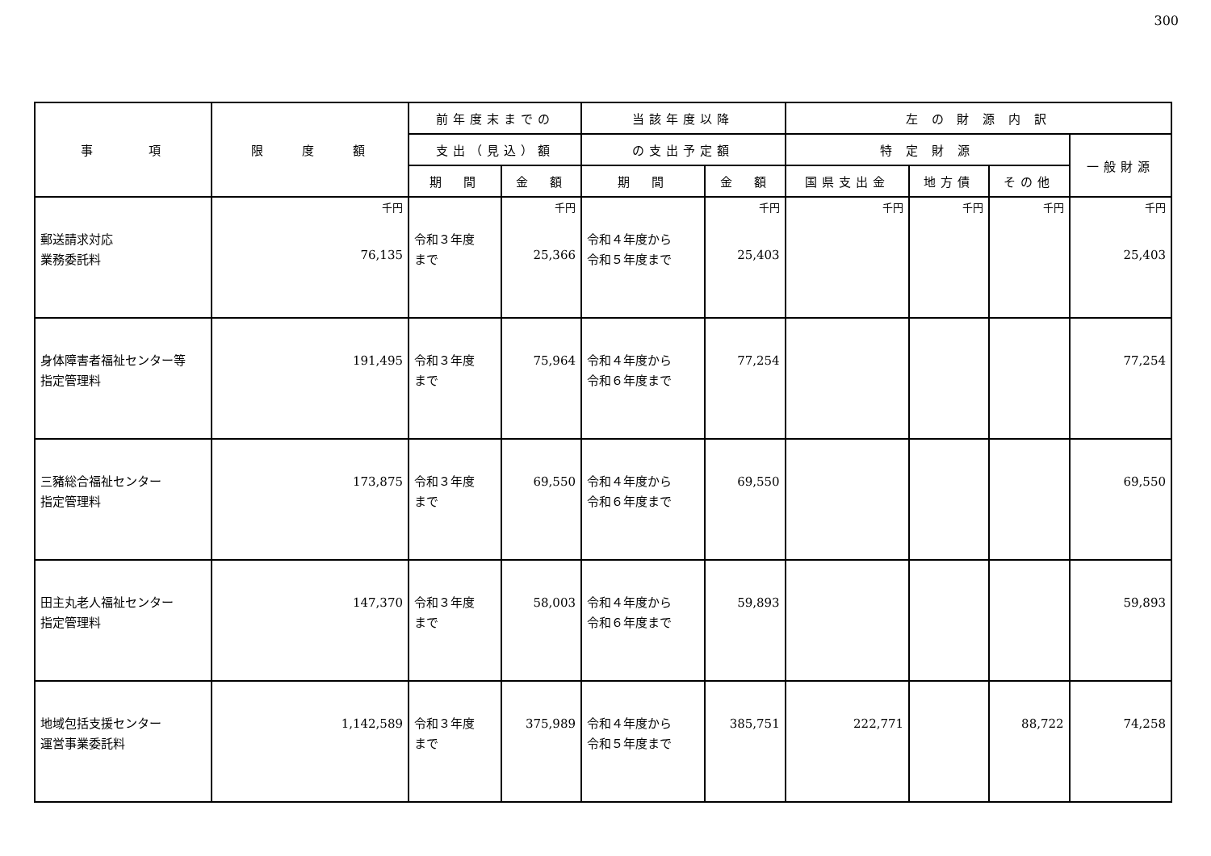300
| 事 項 | 限 度 額 | 前年度末までの | | 当該年度以降 | | 左 の 財 源 内 訳 | | | |
| --- | --- | --- | --- | --- | --- | --- | --- | --- | --- |
| | | 支出（見込）額 | | の支出予定額 | | 特 定 財 源 | | | 一般財源 |
| | | 期 間 | 金 額 | 期 間 | 金 額 | 国県支出金 | 地方債 | その他 | |
| 郵送請求対応 業務委託料 | 千円 76,135 | 令和３年度 まで | 千円 25,366 | 令和４年度から 令和５年度まで | 千円 25,403 | 千円 | 千円 | 千円 | 千円 25,403 |
| 身体障害者福祉センター等 指定管理料 | 191,495 | 令和３年度 まで | 75,964 | 令和４年度から 令和６年度まで | 77,254 | | | | 77,254 |
| 三豬総合福祉センター 指定管理料 | 173,875 | 令和３年度 まで | 69,550 | 令和４年度から 令和６年度まで | 69,550 | | | | 69,550 |
| 田主丸老人福祉センター 指定管理料 | 147,370 | 令和３年度 まで | 58,003 | 令和４年度から 令和６年度まで | 59,893 | | | | 59,893 |
| 地域包括支援センター 運営事業委託料 | 1,142,589 | 令和３年度 まで | 375,989 | 令和４年度から 令和５年度まで | 385,751 | 222,771 | | 88,722 | 74,258 |